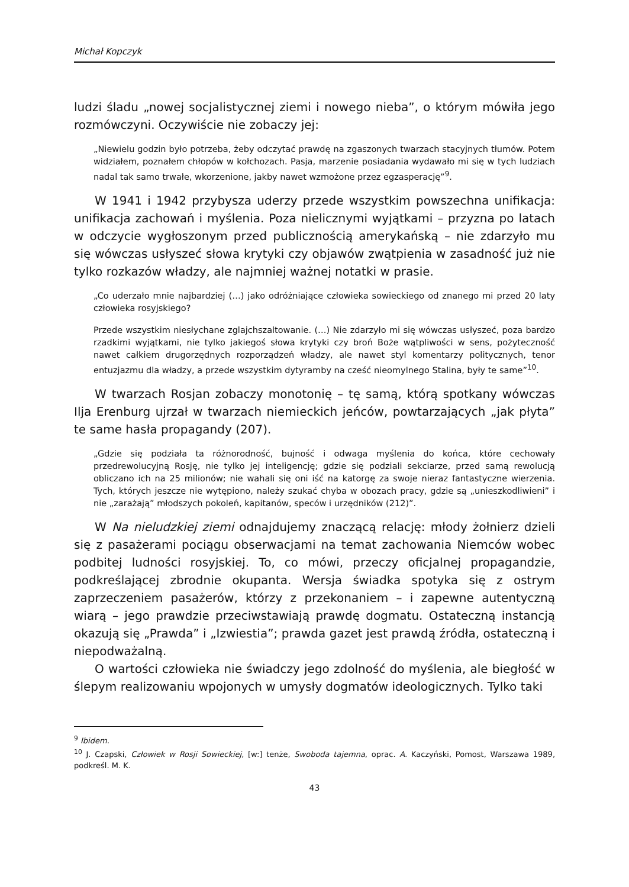Michał Kopczyk
ludzi śladu „nowej socjalistycznej ziemi i nowego nieba”, o którym mówiła jego rozmówczyni. Oczywiście nie zobaczy jej:
„Niewielu godzin było potrzeba, żeby odczytać prawdę na zgaszonych twarzach stacyjnych tłumów. Potem widziałem, poznałem chłopów w kołchozach. Pasja, marzenie posiadania wydawało mi się w tych ludziach nadal tak samo trwałe, wkorzenione, jakby nawet wzmożone przez egzasperację”<sup>9</sup>.
W 1941 i 1942 przybysza uderzy przede wszystkim powszechna unifikacja: unifikacja zachowań i myślenia. Poza nielicznymi wyjątkami – przyzna po latach w odczycie wygłoszonym przed publicznością amerykańską – nie zdarzyło mu się wówczas usłyszeć słowa krytyki czy objawów zwątpienia w zasadność już nie tylko rozkazów władzy, ale najmniej ważnej notatki w prasie.
„Co uderzało mnie najbardziej (…) jako odróżniające człowieka sowieckiego od znanego mi przed 20 laty człowieka rosyjskiego?
Przede wszystkim niesłychane zglajchszaltowanie. (…) Nie zdarzyło mi się wówczas usłyszeć, poza bardzo rzadkimi wyjątkami, nie tylko jakiegoś słowa krytyki czy broń Boże wątpliwości w sens, pożyteczność nawet całkiem drugorzędnych rozporządzeń władzy, ale nawet styl komentarzy politycznych, tenor entuzjazmu dla władzy, a przede wszystkim dytyramby na cześć nieomylnego Stalina, były te same”<sup>10</sup>.
W twarzach Rosjan zobaczy monotonię – tę samą, którą spotkany wówczas Ilja Erenburg ujrzał w twarzach niemieckich jeńców, powtarzających „jak płyta” te same hasła propagandy (207).
„Gdzie się podziała ta różnorodność, bujność i odwaga myślenia do końca, które cechowały przedrewolucyjną Rosję, nie tylko jej inteligencję; gdzie się podziali sekciarze, przed samą rewolucją obliczano ich na 25 milionów; nie wahali się oni iść na katorgę za swoje nieraz fantastyczne wierzenia. Tych, których jeszcze nie wytępiono, należy szukać chyba w obozach pracy, gdzie są „unieszkodliwieni” i nie „zarażają” młodszych pokoleń, kapitanów, speców i urzędników (212)”.
W Na nieludzkiej ziemi odnajdujemy znaczącą relację: młody żołnierz dzieli się z pasażerami pociągu obserwacjami na temat zachowania Niemców wobec podbitej ludności rosyjskiej. To, co mówi, przeczy oficjalnej propagandzie, podkreślającej zbrodnie okupanta. Wersja świadka spotyka się z ostrym zaprzeczeniem pasażerów, którzy z przekonaniem – i zapewne autentyczną wiarą – jego prawdzie przeciwstawiają prawdę dogmatu. Ostateczną instancją okazują się „Prawda” i „Izwiestia”; prawda gazet jest prawdą źródła, ostateczną i niepodważalną.
O wartości człowieka nie świadczy jego zdolność do myślenia, ale biegłość w ślepym realizowaniu wpojonych w umysły dogmatów ideologicznych. Tylko taki
<sup>9</sup> Ibidem.
<sup>10</sup> J. Czapski, Człowiek w Rosji Sowieckiej, [w:] tenże, Swoboda tajemna, oprac. A. Kaczyński, Pomost, Warszawa 1989, podkreśl. M. K.
43